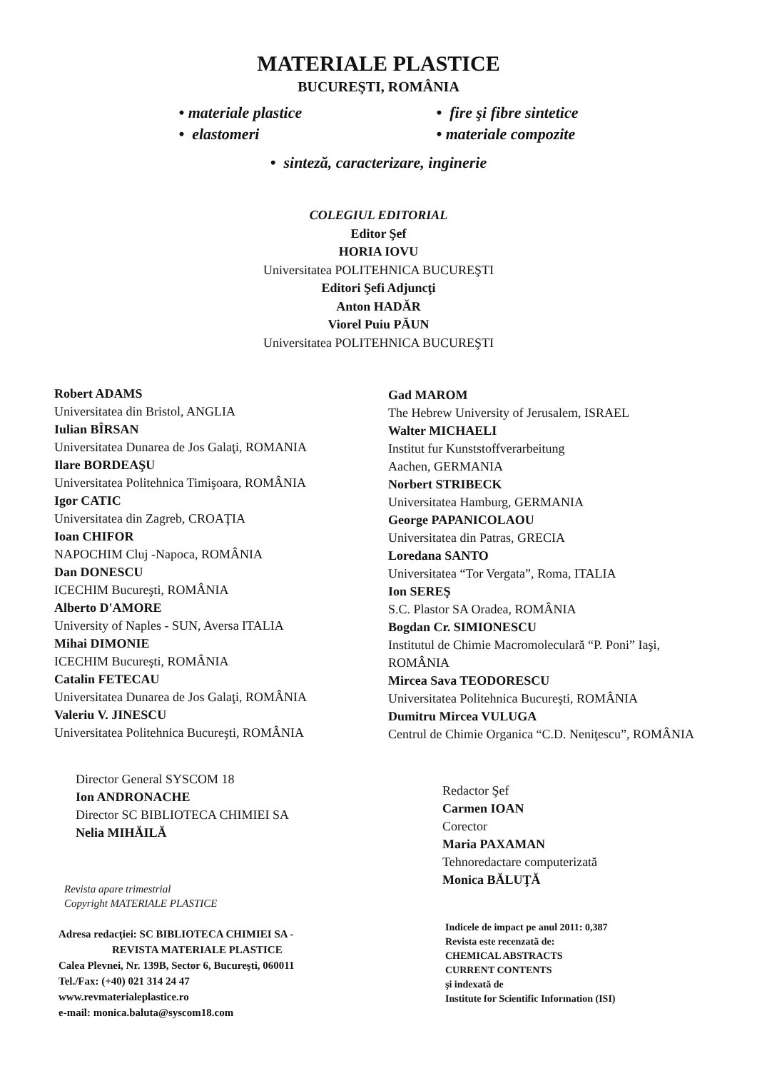MATERIALE PLASTICE
BUCUREŞTI, ROMÂNIA
• materiale plastice
• elastomeri
• fire şi fibre sintetice
• materiale compozite
• sinteză, caracterizare, inginerie
COLEGIUL EDITORIAL
Editor Şef
HORIA IOVU
Universitatea POLITEHNICA BUCUREŞTI
Editori Şefi Adjuncţi
Anton HADĂR
Viorel Puiu PĂUN
Universitatea POLITEHNICA BUCUREŞTI
Robert ADAMS
Universitatea din Bristol, ANGLIA
Iulian BÎRSAN
Universitatea Dunarea de Jos Galaţi, ROMANIA
Ilare BORDEAŞU
Universitatea Politehnica Timişoara, ROMÂNIA
Igor CATIC
Universitatea din Zagreb, CROAŢIA
Ioan CHIFOR
NAPOCHIM Cluj -Napoca, ROMÂNIA
Dan DONESCU
ICECHIM Bucureşti, ROMÂNIA
Alberto D'AMORE
University of Naples - SUN, Aversa ITALIA
Mihai DIMONIE
ICECHIM Bucureşti, ROMÂNIA
Catalin FETECAU
Universitatea Dunarea de Jos Galaţi, ROMÂNIA
Valeriu V. JINESCU
Universitatea Politehnica Bucureşti, ROMÂNIA
Director General SYSCOM 18
Ion ANDRONACHE
Director SC BIBLIOTECA CHIMIEI SA
Nelia MIHĂILĂ
Revista apare trimestrial
Copyright MATERIALE PLASTICE
Adresa redacţiei: SC BIBLIOTECA CHIMIEI SA -
REVISTA MATERIALE PLASTICE
Calea Plevnei, Nr. 139B, Sector 6, Bucureşti, 060011
Tel./Fax: (+40) 021 314 24 47
www.revmaterialeplastice.ro
e-mail: monica.baluta@syscom18.com
Gad MAROM
The Hebrew University of Jerusalem, ISRAEL
Walter MICHAELI
Institut fur Kunststoffverarbeitung
Aachen, GERMANIA
Norbert STRIBECK
Universitatea Hamburg, GERMANIA
George PAPANICOLAOU
Universitatea din Patras, GRECIA
Loredana SANTO
Universitatea “Tor Vergata”, Roma, ITALIA
Ion SEREŞ
S.C. Plastor SA Oradea, ROMÂNIA
Bogdan Cr. SIMIONESCU
Institutul de Chimie Macromoleculară “P. Poni” Iaşi, ROMÂNIA
Mircea Sava TEODORESCU
Universitatea Politehnica Bucureşti, ROMÂNIA
Dumitru Mircea VULUGA
Centrul de Chimie Organica “C.D. Neniţescu”, ROMÂNIA
Redactor Şef
Carmen IOAN
Corector
Maria PAXAMAN
Tehnoredactare computerizată
Monica BĂLUŢĂ
Indicele de impact pe anul 2011: 0,387
Revista este recenzată de:
CHEMICAL ABSTRACTS
CURRENT CONTENTS
şi indexată de
Institute for Scientific Information (ISI)